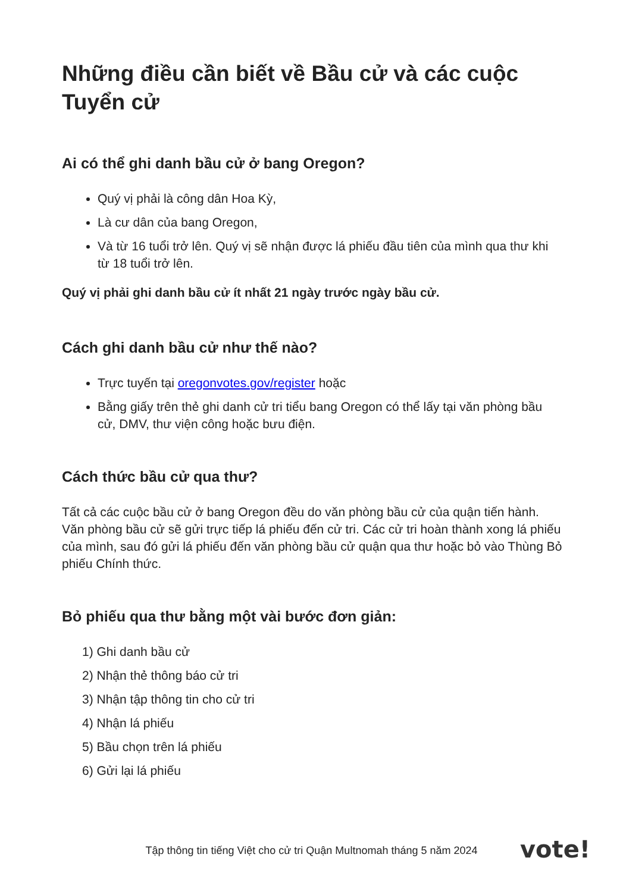Những điều cần biết về Bầu cử và các cuộc Tuyển cử
Ai có thể ghi danh bầu cử ở bang Oregon?
Quý vị phải là công dân Hoa Kỳ,
Là cư dân của bang Oregon,
Và từ 16 tuổi trở lên. Quý vị sẽ nhận được lá phiếu đầu tiên của mình qua thư khi từ 18 tuổi trở lên.
Quý vị phải ghi danh bầu cử ít nhất 21 ngày trước ngày bầu cử.
Cách ghi danh bầu cử như thế nào?
Trực tuyến tại oregonvotes.gov/register hoặc
Bằng giấy trên thẻ ghi danh cử tri tiểu bang Oregon có thể lấy tại văn phòng bầu cử, DMV, thư viện công hoặc bưu điện.
Cách thức bầu cử qua thư?
Tất cả các cuộc bầu cử ở bang Oregon đều do văn phòng bầu cử của quận tiến hành. Văn phòng bầu cử sẽ gửi trực tiếp lá phiếu đến cử tri. Các cử tri hoàn thành xong lá phiếu của mình, sau đó gửi lá phiếu đến văn phòng bầu cử quận qua thư hoặc bỏ vào Thùng Bỏ phiếu Chính thức.
Bỏ phiếu qua thư bằng một vài bước đơn giản:
1) Ghi danh bầu cử
2) Nhận thẻ thông báo cử tri
3) Nhận tập thông tin cho cử tri
4) Nhận lá phiếu
5) Bầu chọn trên lá phiếu
6) Gửi lại lá phiếu
Tập thông tin tiếng Việt cho cử tri Quận Multnomah tháng 5 năm 2024 vote!